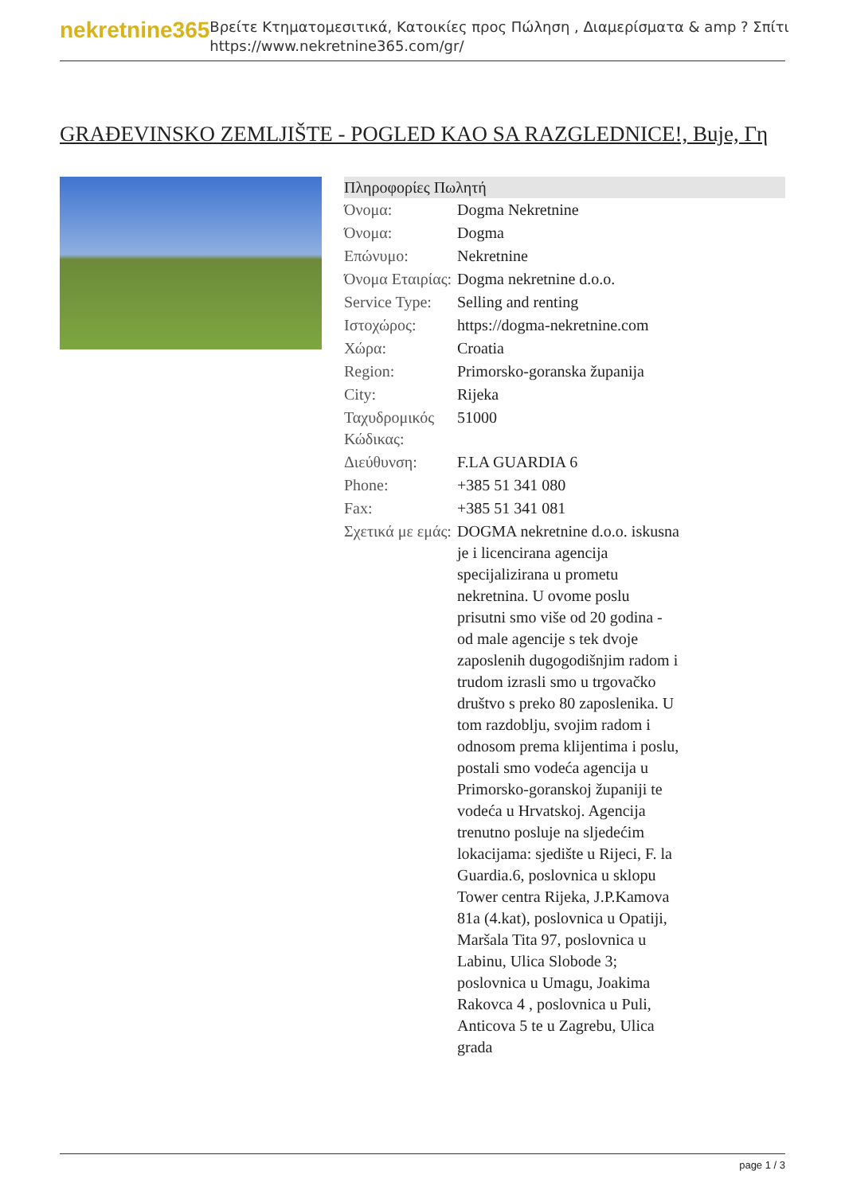nekretnine365
Βρείτε Κτηματομεσιτικά, Κατοικίες προς Πώληση , Διαμερίσματα & amp ? Σπίτι
https://www.nekretnine365.com/gr/
GRAĐEVINSKO ZEMLJIŠTE - POGLED KAO SA RAZGLEDNICE!, Buje, Γη
| Πληροφορίες Πωλητή | |
| --- | --- |
| Όνομα: | Dogma Nekretnine |
| Όνομα: | Dogma |
| Επώνυμο: | Nekretnine |
| Όνομα Εταιρίας: | Dogma nekretnine d.o.o. |
| Service Type: | Selling and renting |
| Ιστοχώρος: | https://dogma-nekretnine.com |
| Χώρα: | Croatia |
| Region: | Primorsko-goranska županija |
| City: | Rijeka |
| Ταχυδρομικός Κώδικας: | 51000 |
| Διεύθυνση: | F.LA GUARDIA 6 |
| Phone: | +385 51 341 080 |
| Fax: | +385 51 341 081 |
| Σχετικά με εμάς: | DOGMA nekretnine d.o.o. iskusna je i licencirana agencija specijalizirana u prometu nekretnina. U ovome poslu prisutni smo više od 20 godina - od male agencije s tek dvoje zaposlenih dugogodišnjim radom i trudom izrasli smo u trgovačko društvo s preko 80 zaposlenika. U tom razdoblju, svojim radom i odnosom prema klijentima i poslu, postali smo vodeća agencija u Primorsko-goranskoj županiji te vodeća u Hrvatskoj. Agencija trenutno posluje na sljedećim lokacijama: sjedište u Rijeci, F. la Guardia.6, poslovnica u sklopu Tower centra Rijeka, J.P.Kamova 81a (4.kat), poslovnica u Opatiji, Maršala Tita 97, poslovnica u Labinu, Ulica Slobode 3; poslovnica u Umagu, Joakima Rakovca 4 , poslovnica u Puli, Anticova 5 te u Zagrebu, Ulica grada |
page 1 / 3